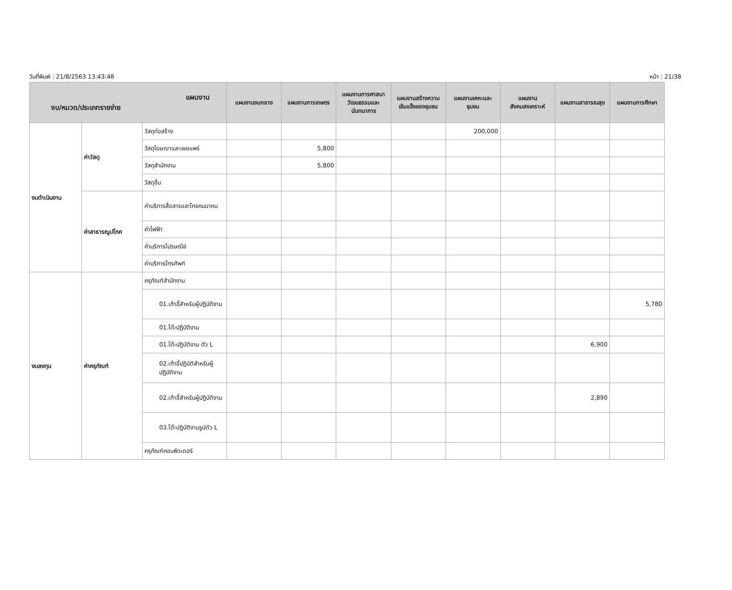วันที่พิมพ์ : 21/8/2563 13:43:48 หน้า : 21/38
| แผนงาน งบ/หมวด/ประเภทรายจ่าย | | | แผนงานงบกลาง | แผนงานการเกษตร | แผนงานการศาสนาวัฒนธรรมและนันทนาการ | แผนงานสร้างความเข้มแข็งของชุมชน | แผนงานเคหะและชุมชน | แผนงานสังคมสงเคราะห์ | แผนงานสาธารณสุข | แผนงานการศึกษา |
| --- | --- | --- | --- | --- | --- | --- | --- | --- | --- | --- |
| งบดำเนินงาน | ค่าวัสดุ | วัสดุก่อสร้าง | | | | | 200,000 | | | |
| | | วัสดุโฆษณาและเผยแพร่ | | 5,800 | | | | | | |
| | | วัสดุสำนักงาน | | 5,800 | | | | | | |
| | | วัสดุอื่น | | | | | | | | |
| | ค่าสาธารณูปโภค | ค่าบริการสื่อสารและโทรคมนาคม | | | | | | | | |
| | | ค่าไฟฟ้า | | | | | | | | |
| | | ค่าบริการไปรษณีย์ | | | | | | | | |
| | | ค่าบริการโทรศัพท์ | | | | | | | | |
| งบลงทุน | ค่าครุภัณฑ์ | ครุภัณฑ์สำนักงาน | | | | | | | | |
| | | 01.เก้าอี้สำหรับผู้ปฏิบัติงาน | | | | | | | | 5,780 |
| | | 01.โต๊ะปฏิบัติงาน | | | | | | | | |
| | | 01.โต๊ะปฏิบัติงาน ตัว L | | | | | | | 6,900 | |
| | | 02.เก้าอี้ปฏิบัติสำหรับผู้ปฏิบัติงาน | | | | | | | | |
| | | 02.เก้าอี้สำหรับผู้ปฏิบัติงาน | | | | | | | 2,890 | |
| | | 03.โต๊ะปฏิบัติงานรูปตัว L | | | | | | | | |
| | | ครุภัณฑ์คอมพิวเตอร์ | | | | | | | | |